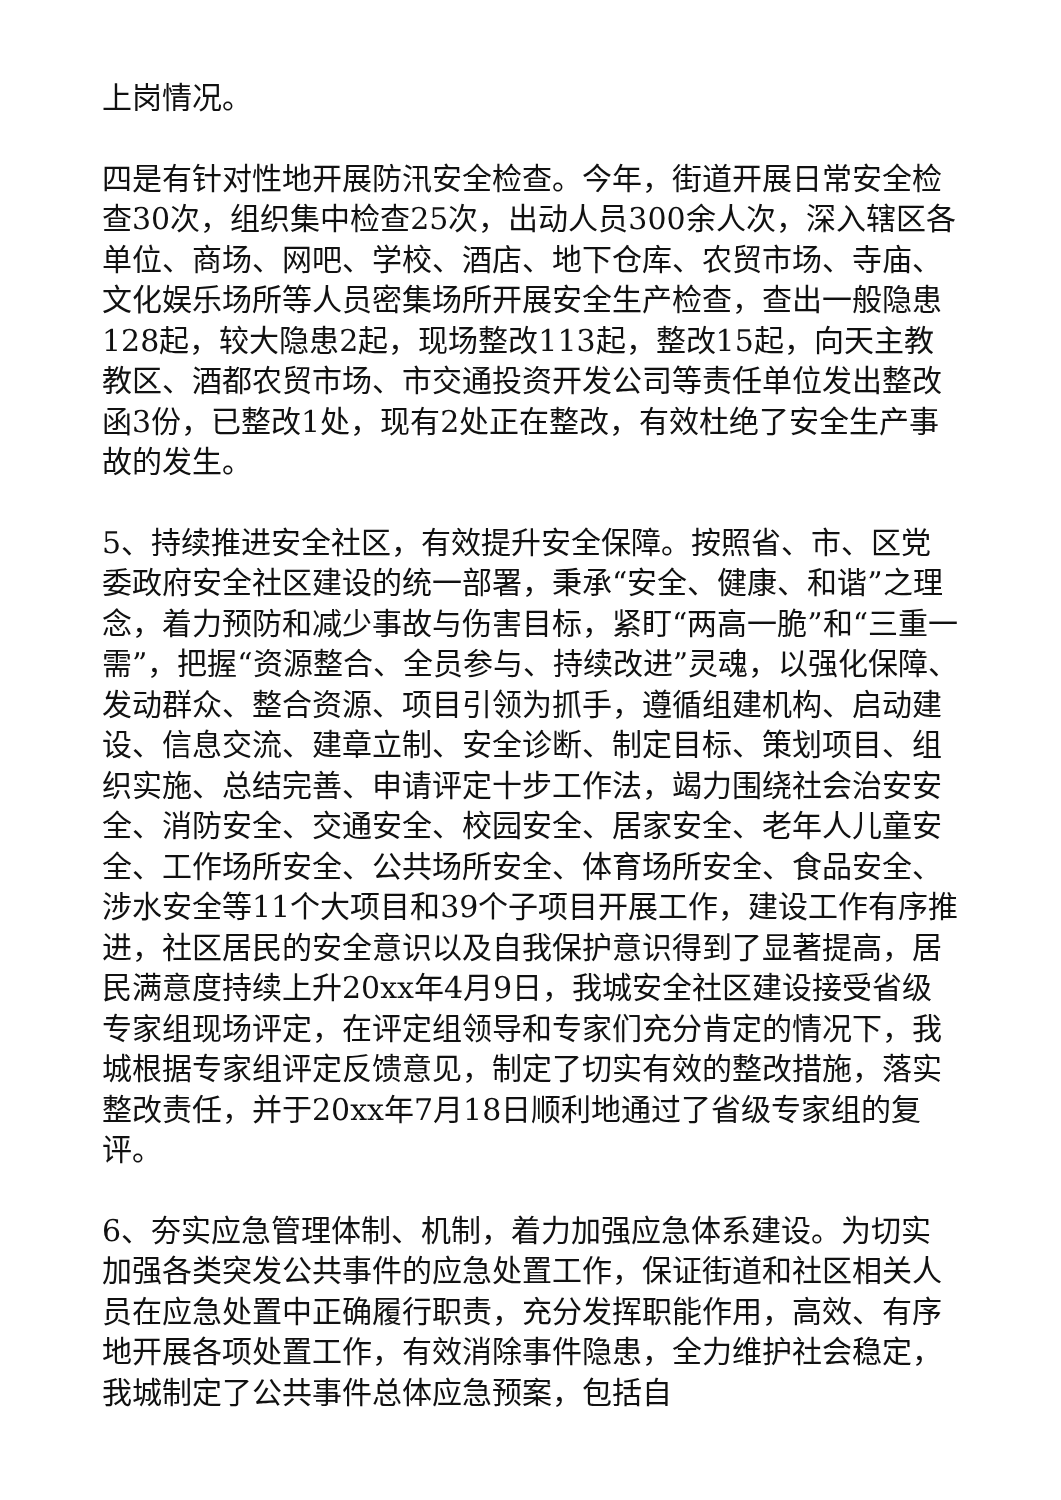上岗情况。
四是有针对性地开展防汛安全检查。今年，街道开展日常安全检查30次，组织集中检查25次，出动人员300余人次，深入辖区各单位、商场、网吧、学校、酒店、地下仓库、农贸市场、寺庙、文化娱乐场所等人员密集场所开展安全生产检查，查出一般隐患128起，较大隐患2起，现场整改113起，整改15起，向天主教教区、酒都农贸市场、市交通投资开发公司等责任单位发出整改函3份，已整改1处，现有2处正在整改，有效杜绝了安全生产事故的发生。
5、持续推进安全社区，有效提升安全保障。按照省、市、区党委政府安全社区建设的统一部署，秉承“安全、健康、和谐”之理念，着力预防和减少事故与伤害目标，紧盯“两高一脆”和“三重一需”，把握“资源整合、全员参与、持续改进”灵魂，以强化保障、发动群众、整合资源、项目引领为抓手，遵循组建机构、启动建设、信息交流、建章立制、安全诊断、制定目标、策划项目、组织实施、总结完善、申请评定十步工作法，竭力围绕社会治安安全、消防安全、交通安全、校园安全、居家安全、老年人儿童安全、工作场所安全、公共场所安全、体育场所安全、食品安全、涉水安全等11个大项目和39个子项目开展工作，建设工作有序推进，社区居民的安全意识以及自我保护意识得到了显著提高，居民满意度持续上升20xx年4月9日，我城安全社区建设接受省级专家组现场评定，在评定组领导和专家们充分肯定的情况下，我城根据专家组评定反馈意见，制定了切实有效的整改措施，落实整改责任，并于20xx年7月18日顺利地通过了省级专家组的复评。
6、夯实应急管理体制、机制，着力加强应急体系建设。为切实加强各类突发公共事件的应急处置工作，保证街道和社区相关人员在应急处置中正确履行职责，充分发挥职能作用，高效、有序地开展各项处置工作，有效消除事件隐患，全力维护社会稳定，我城制定了公共事件总体应急预案，包括自